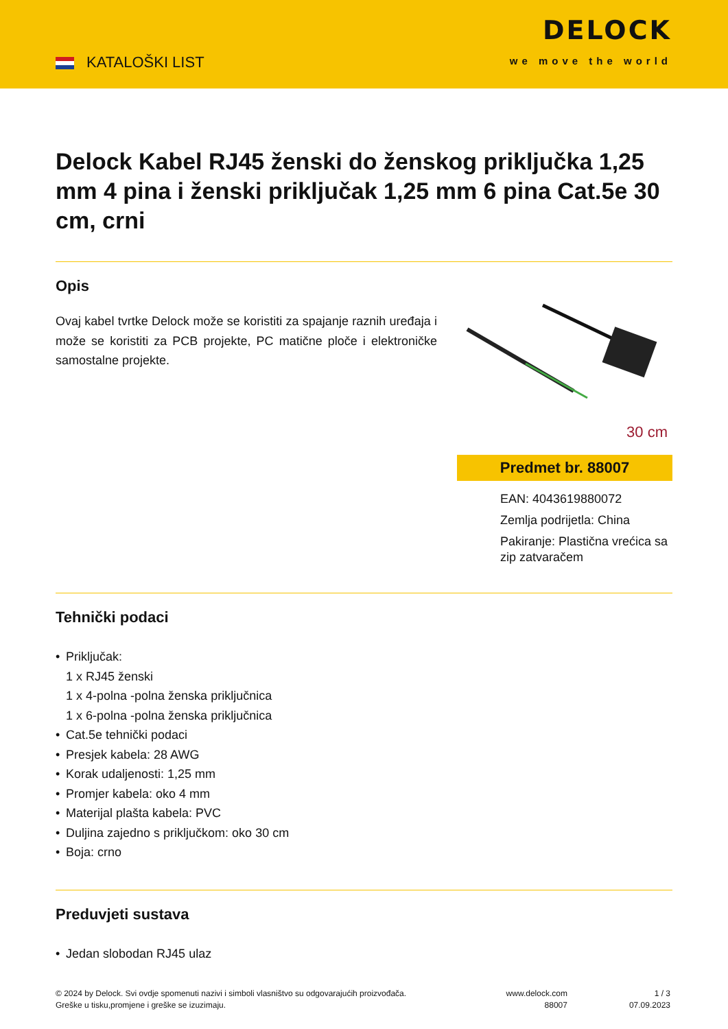KATALOŠKI LIST
DELOCK
we move the world
Delock Kabel RJ45 ženski do ženskog priključka 1,25 mm 4 pina i ženski priključak 1,25 mm 6 pina Cat.5e 30 cm, crni
Opis
Ovaj kabel tvrtke Delock može se koristiti za spajanje raznih uređaja i može se koristiti za PCB projekte, PC matične ploče i elektroničke samostalne projekte.
30 cm
Predmet br. 88007
EAN: 4043619880072
Zemlja podrijetla: China
Pakiranje: Plastična vrećica sa zip zatvaračem
Tehnički podaci
• Priključak:
1 x RJ45 ženski
1 x 4-polna -polna ženska priključnica
1 x 6-polna -polna ženska priključnica
• Cat.5e tehnički podaci
• Presjek kabela: 28 AWG
• Korak udaljenosti: 1,25 mm
• Promjer kabela: oko 4 mm
• Materijal plašta kabela: PVC
• Duljina zajedno s priključkom: oko 30 cm
• Boja: crno
Preduvjeti sustava
• Jedan slobodan RJ45 ulaz
© 2024 by Delock. Svi ovdje spomenuti nazivi i simboli vlasništvo su odgovarajućih proizvođača.
Greške u tisku,promjene i greške se izuzimaju.
www.delock.com
88007
1 / 3
07.09.2023